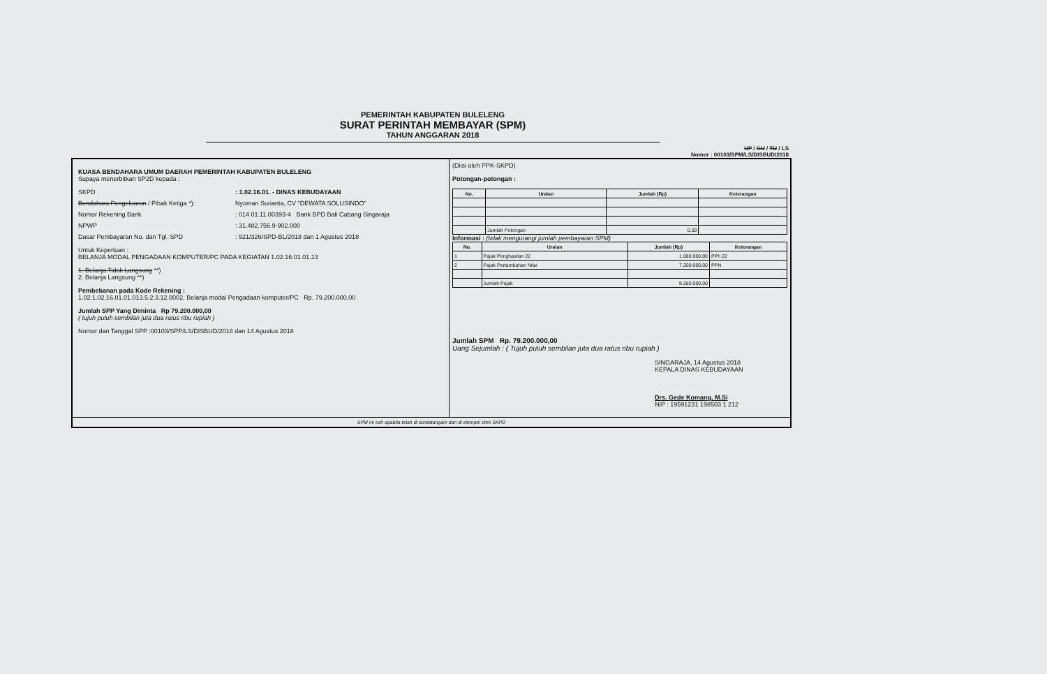PEMERINTAH KABUPATEN BULELENG
SURAT PERINTAH MEMBAYAR (SPM)
TAHUN ANGGARAN 2018
UP / GU / TU / LS
Nomor : 00103/SPM/LS/DISBUD/2018
KUASA BENDAHARA UMUM DAERAH PEMERINTAH KABUPATEN BULELENG
Supaya menerbitkan SP2D kepada :
SKPD: 1.02.16.01. - DINAS KEBUDAYAAN
Bendahara Pengeluaran / Pihak Ketiga *): Nyoman Surianta, CV "DEWATA SOLUSINDO"
Nomor Rekening Bank: 014 01.11.00393-4 Bank BPD Bali Cabang Singaraja
NPWP: 31.482.756.9-902.000
Dasar Pembayaran No. dan Tgl. SPD: 921/326/SPD-BL/2018 dan 1 Agustus 2018
Untuk Keperluan :
BELANJA MODAL PENGADAAN KOMPUTER/PC PADA KEGIATAN 1.02.16.01.01.13
1. Belanja Tidak Langsung **)
2. Belanja Langsung **)
Pembebanan pada Kode Rekening :
1.02.1.02.16.01.01.013.5.2.3.12.0002. Belanja modal Pengadaan komputer/PC Rp. 79.200.000,00
Jumlah SPP Yang Diminta Rp 79.200.000,00
( tujuh puluh sembilan juta dua ratus ribu rupiah )
Nomor dan Tanggal SPP :00103/SPP/LS/DISBUD/2018 dan 14 Agustus 2018
(Diisi oleh PPK-SKPD)
Potongan-potongan :
| No. | Uraian | Jumlah (Rp) | Keterangan |
| --- | --- | --- | --- |
| | Jumlah Potongan | 0,00 | |
Informasi : (tidak mengurangi jumlah pembayaran SPM)
| No. | Uraian | Jumlah (Rp) | Keterangan |
| --- | --- | --- | --- |
| 1 | Pajak Penghasilan 22 | 1.080.000,00 | PPh 22 |
| 2 | Pajak Pertambahan Nilai | 7.200.000,00 | PPN |
| | Jumlah Pajak | 8.280.000,00 | |
Jumlah SPM Rp. 79.200.000,00
Uang Sejumlah : ( Tujuh puluh sembilan juta dua ratus ribu rupiah )
SINGARAJA, 14 Agustus 2018
KEPALA DINAS KEBUDAYAAN
Drs. Gede Komang, M.Si
NIP : 19591231 198503 1 212
SPM ini sah apabila telah di tandatangani dan di stempel oleh SKPD